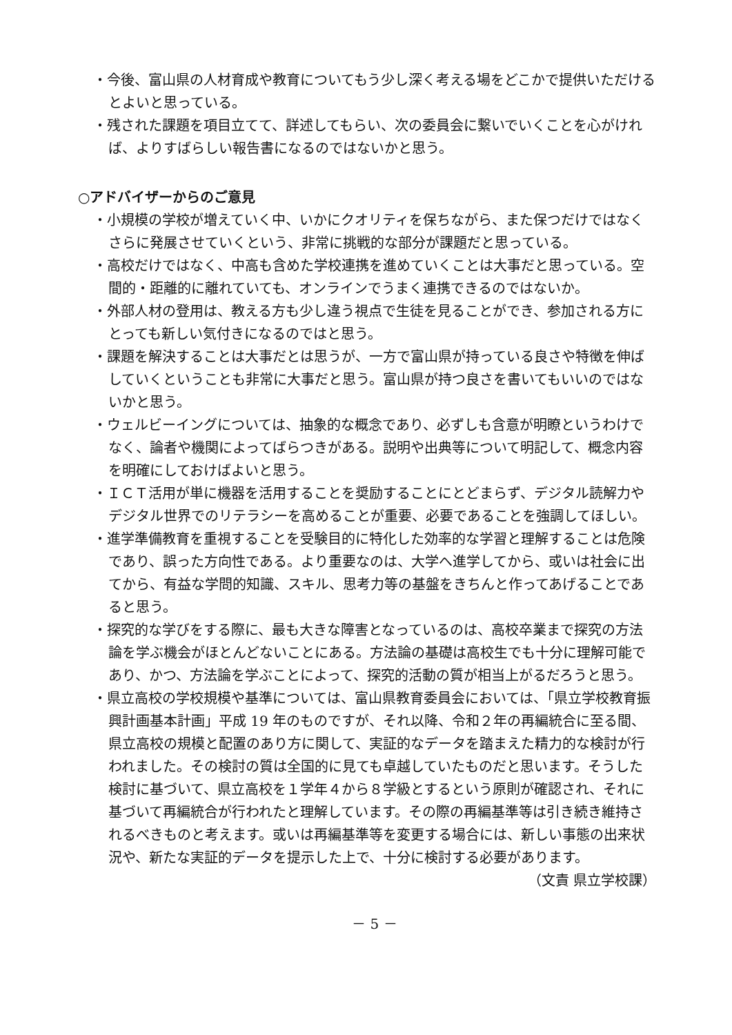・今後、富山県の人材育成や教育についてもう少し深く考える場をどこかで提供いただけるとよいと思っている。
・残された課題を項目立てて、詳述してもらい、次の委員会に繋いでいくことを心がければ、よりすばらしい報告書になるのではないかと思う。
○アドバイザーからのご意見
・小規模の学校が増えていく中、いかにクオリティを保ちながら、また保つだけではなくさらに発展させていくという、非常に挑戦的な部分が課題だと思っている。
・高校だけではなく、中高も含めた学校連携を進めていくことは大事だと思っている。空間的・距離的に離れていても、オンラインでうまく連携できるのではないか。
・外部人材の登用は、教える方も少し違う視点で生徒を見ることができ、参加される方にとっても新しい気付きになるのではと思う。
・課題を解決することは大事だとは思うが、一方で富山県が持っている良さや特徴を伸ばしていくということも非常に大事だと思う。富山県が持つ良さを書いてもいいのではないかと思う。
・ウェルビーイングについては、抽象的な概念であり、必ずしも含意が明瞭というわけでなく、論者や機関によってばらつきがある。説明や出典等について明記して、概念内容を明確にしておけばよいと思う。
・ＩＣＴ活用が単に機器を活用することを奨励することにとどまらず、デジタル読解力やデジタル世界でのリテラシーを高めることが重要、必要であることを強調してほしい。
・進学準備教育を重視することを受験目的に特化した効率的な学習と理解することは危険であり、誤った方向性である。より重要なのは、大学へ進学してから、或いは社会に出てから、有益な学問的知識、スキル、思考力等の基盤をきちんと作ってあげることであると思う。
・探究的な学びをする際に、最も大きな障害となっているのは、高校卒業まで探究の方法論を学ぶ機会がほとんどないことにある。方法論の基礎は高校生でも十分に理解可能であり、かつ、方法論を学ぶことによって、探究的活動の質が相当上がるだろうと思う。
・県立高校の学校規模や基準については、富山県教育委員会においては、「県立学校教育振興計画基本計画」平成 19 年のものですが、それ以降、令和２年の再編統合に至る間、県立高校の規模と配置のあり方に関して、実証的なデータを踏まえた精力的な検討が行われました。その検討の質は全国的に見ても卓越していたものだと思います。そうした検討に基づいて、県立高校を１学年４から８学級とするという原則が確認され、それに基づいて再編統合が行われたと理解しています。その際の再編基準等は引き続き維持されるべきものと考えます。或いは再編基準等を変更する場合には、新しい事態の出来状況や、新たな実証的データを提示した上で、十分に検討する必要があります。
（文責 県立学校課）
－ 5 －